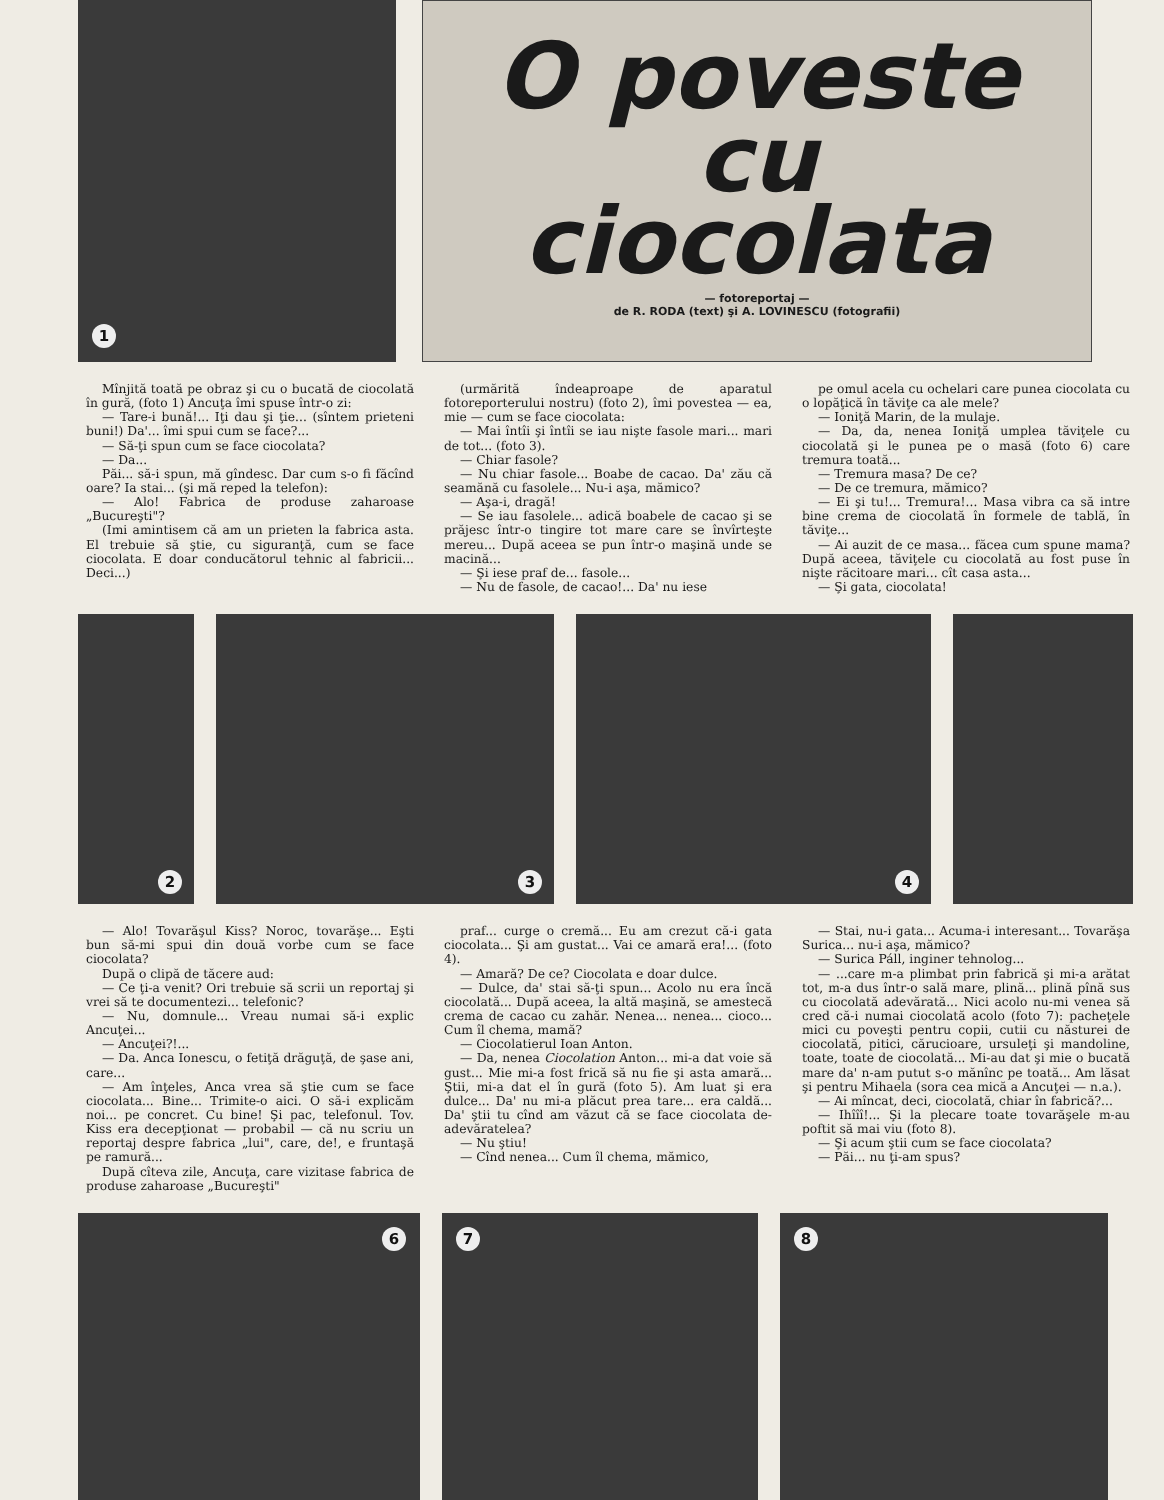1
O poveste cu
ciocolata
— fotoreportaj —
de R. RODA (text) şi A. LOVINESCU (fotografii)
Mînjită toată pe obraz şi cu o bucată de ciocolată în gură, (foto 1) Ancuţa îmi spuse într-o zi:
— Tare-i bună!... Iţi dau şi ţie... (sîntem prieteni buni!) Da'... îmi spui cum se face?...
— Să-ţi spun cum se face ciocolata?
— Da...
Păi... să-i spun, mă gîndesc. Dar cum s-o fi făcînd oare? Ia stai... (şi mă reped la telefon):
— Alo! Fabrica de produse zaharoase „Bucureşti"?
(Imi amintisem că am un prieten la fabrica asta. El trebuie să ştie, cu siguranţă, cum se face ciocolata. E doar conducătorul tehnic al fabricii... Deci...)
(urmărită îndeaproape de aparatul fotoreporterului nostru) (foto 2), îmi povestea — ea, mie — cum se face ciocolata:
— Mai întîi şi întîi se iau nişte fasole mari... mari de tot... (foto 3).
— Chiar fasole?
— Nu chiar fasole... Boabe de cacao. Da' zău că seamănă cu fasolele... Nu-i aşa, mămico?
— Aşa-i, dragă!
— Se iau fasolele... adică boabele de cacao şi se prăjesc într-o tingire tot mare care se învîrteşte mereu... După aceea se pun într-o maşină unde se macină...
— Şi iese praf de... fasole...
— Nu de fasole, de cacao!... Da' nu iese
pe omul acela cu ochelari care punea ciocolata cu o lopăţică în tăviţe ca ale mele?
— Ioniţă Marin, de la mulaje.
— Da, da, nenea Ioniţă umplea tăviţele cu ciocolată şi le punea pe o masă (foto 6) care tremura toată...
— Tremura masa? De ce?
— De ce tremura, mămico?
— Ei şi tu!... Tremura!... Masa vibra ca să intre bine crema de ciocolată în formele de tablă, în tăviţe...
— Ai auzit de ce masa... făcea cum spune mama? După aceea, tăviţele cu ciocolată au fost puse în nişte răcitoare mari... cît casa asta...
— Şi gata, ciocolata!
2
3
4
— Alo! Tovarăşul Kiss? Noroc, tovarăşe... Eşti bun să-mi spui din două vorbe cum se face ciocolata?
După o clipă de tăcere aud:
— Ce ţi-a venit? Ori trebuie să scrii un reportaj şi vrei să te documentezi... telefonic?
— Nu, domnule... Vreau numai să-i explic Ancuţei...
— Ancuţei?!...
— Da. Anca Ionescu, o fetiţă drăguţă, de şase ani, care...
— Am înţeles, Anca vrea să ştie cum se face ciocolata... Bine... Trimite-o aici. O să-i explicăm noi... pe concret. Cu bine! Şi pac, telefonul. Tov. Kiss era decepţionat — probabil — că nu scriu un reportaj despre fabrica „lui", care, de!, e fruntaşă pe ramură...
După cîteva zile, Ancuţa, care vizitase fabrica de produse zaharoase „Bucureşti"
praf... curge o cremă... Eu am crezut că-i gata ciocolata... Şi am gustat... Vai ce amară era!... (foto 4).
— Amară? De ce? Ciocolata e doar dulce.
— Dulce, da' stai să-ţi spun... Acolo nu era încă ciocolată... După aceea, la altă maşină, se amestecă crema de cacao cu zahăr. Nenea... nenea... cioco... Cum îl chema, mamă?
— Ciocolatierul Ioan Anton.
— Da, nenea Ciocolation Anton... mi-a dat voie să gust... Mie mi-a fost frică să nu fie şi asta amară... Ştii, mi-a dat el în gură (foto 5). Am luat şi era dulce... Da' nu mi-a plăcut prea tare... era caldă... Da' ştii tu cînd am văzut că se face ciocolata de-adevăratelea?
— Nu ştiu!
— Cînd nenea... Cum îl chema, mămico,
— Stai, nu-i gata... Acuma-i interesant... Tovarăşa Surica... nu-i aşa, mămico?
— Surica Páll, inginer tehnolog...
— ...care m-a plimbat prin fabrică şi mi-a arătat tot, m-a dus într-o sală mare, plină... plină pînă sus cu ciocolată adevărată... Nici acolo nu-mi venea să cred că-i numai ciocolată acolo (foto 7): pacheţele mici cu poveşti pentru copii, cutii cu năsturei de ciocolată, pitici, cărucioare, ursuleţi şi mandoline, toate, toate de ciocolată... Mi-au dat şi mie o bucată mare da' n-am putut s-o mănînc pe toată... Am lăsat şi pentru Mihaela (sora cea mică a Ancuţei — n.a.).
— Ai mîncat, deci, ciocolată, chiar în fabrică?...
— Ihîîî!... Şi la plecare toate tovarăşele m-au poftit să mai viu (foto 8).
— Şi acum ştii cum se face ciocolata?
— Păi... nu ţi-am spus?
6
7
8